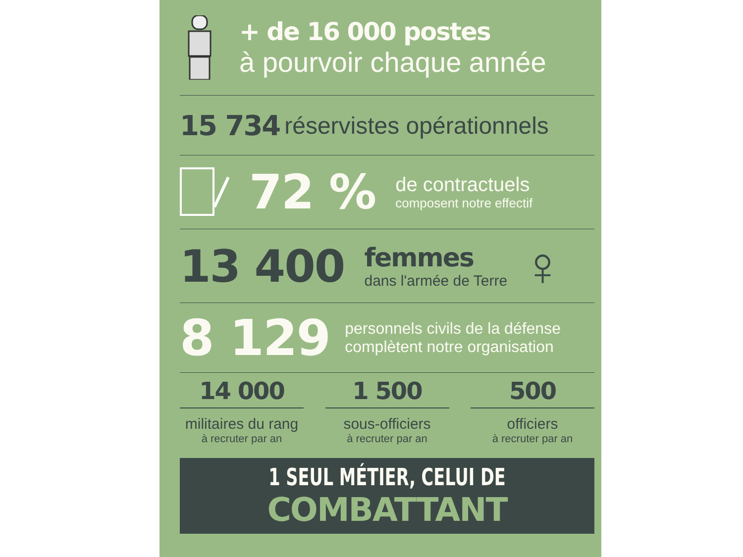+ de 16 000 postes
à pourvoir chaque année
15 734 réservistes opérationnels
72 %
de contractuels
composent notre effectif
13 400
femmes
dans l'armée de Terre
♀
8 129
personnels civils de la défense
complètent notre organisation
14 000
militaires du rang
à recruter par an
1 500
sous-officiers
à recruter par an
500
officiers
à recruter par an
1 SEUL MÉTIER, CELUI DE
COMBATTANT